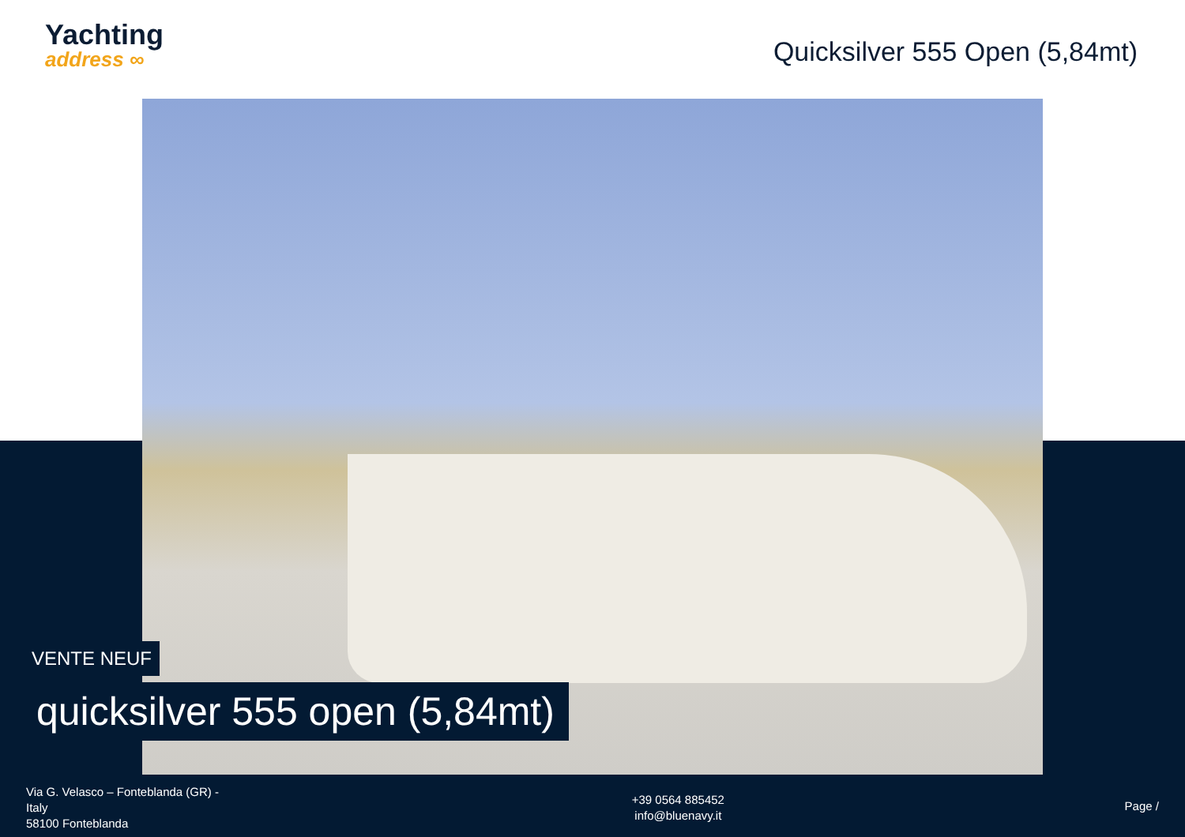Yachting
address ∞
Quicksilver 555 Open (5,84mt)
VENTE NEUF
quicksilver 555 open (5,84mt)
Via G. Velasco – Fonteblanda (GR) - Italy
58100 Fonteblanda
+39 0564 885452
info@bluenavy.it
Page /